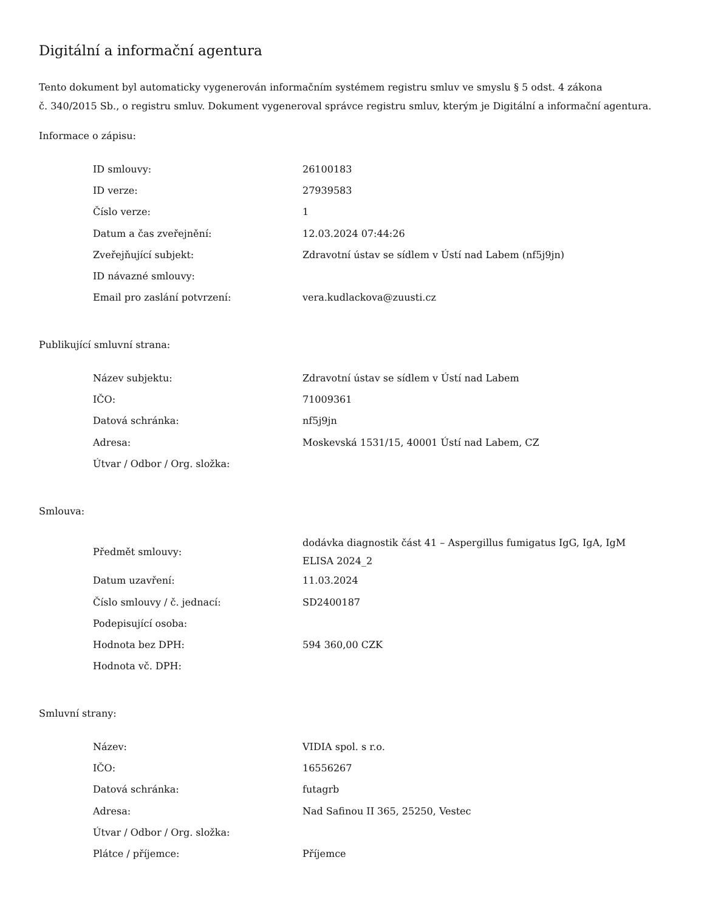Digitální a informační agentura
Tento dokument byl automaticky vygenerován informačním systémem registru smluv ve smyslu § 5 odst. 4 zákona
č. 340/2015 Sb., o registru smluv. Dokument vygeneroval správce registru smluv, kterým je Digitální a informační agentura.
Informace o zápisu:
| ID smlouvy: | 26100183 |
| ID verze: | 27939583 |
| Číslo verze: | 1 |
| Datum a čas zveřejnění: | 12.03.2024 07:44:26 |
| Zveřejňující subjekt: | Zdravotní ústav se sídlem v Ústí nad Labem (nf5j9jn) |
| ID návazné smlouvy: | |
| Email pro zaslání potvrzení: | vera.kudlackova@zuusti.cz |
Publikující smluvní strana:
| Název subjektu: | Zdravotní ústav se sídlem v Ústí nad Labem |
| IČO: | 71009361 |
| Datová schránka: | nf5j9jn |
| Adresa: | Moskevská 1531/15, 40001 Ústí nad Labem, CZ |
| Útvar / Odbor / Org. složka: | |
Smlouva:
| Předmět smlouvy: | dodávka diagnostik část 41 – Aspergillus fumigatus IgG, IgA, IgM ELISA 2024_2 |
| Datum uzavření: | 11.03.2024 |
| Číslo smlouvy / č. jednací: | SD2400187 |
| Podepisující osoba: | |
| Hodnota bez DPH: | 594 360,00 CZK |
| Hodnota vč. DPH: | |
Smluvní strany:
| Název: | VIDIA spol. s r.o. |
| IČO: | 16556267 |
| Datová schránka: | futagrb |
| Adresa: | Nad Safinou II 365, 25250, Vestec |
| Útvar / Odbor / Org. složka: | |
| Plátce / příjemce: | Příjemce |